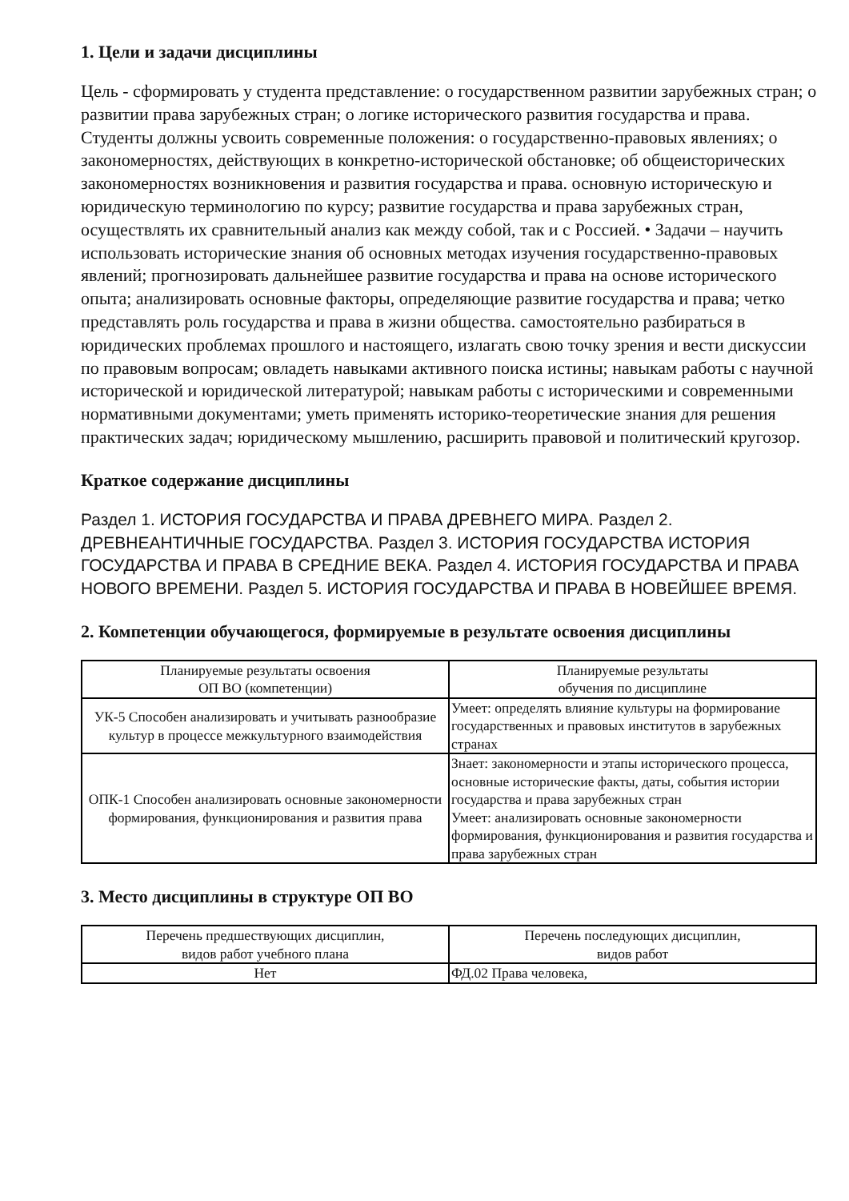1. Цели и задачи дисциплины
Цель - сформировать у студента представление: о государственном развитии зарубежных стран; о развитии права зарубежных стран; о логике исторического развития государства и права. Студенты должны усвоить современные положения: о государственно-правовых явлениях; о закономерностях, действующих в конкретно-исторической обстановке; об общеисторических закономерностях возникновения и развития государства и права. основную историческую и юридическую терминологию по курсу; развитие государства и права зарубежных стран, осуществлять их сравнительный анализ как между собой, так и с Россией. • Задачи – научить использовать исторические знания об основных методах изучения государственно-правовых явлений; прогнозировать дальнейшее развитие государства и права на основе исторического опыта; анализировать основные факторы, определяющие развитие государства и права; четко представлять роль государства и права в жизни общества. самостоятельно разбираться в юридических проблемах прошлого и настоящего, излагать свою точку зрения и вести дискуссии по правовым вопросам; овладеть навыками активного поиска истины; навыкам работы с научной исторической и юридической литературой; навыкам работы с историческими и современными нормативными документами; уметь применять историко-теоретические знания для решения практических задач; юридическому мышлению, расширить правовой и политический кругозор.
Краткое содержание дисциплины
Раздел 1. ИСТОРИЯ ГОСУДАРСТВА И ПРАВА ДРЕВНЕГО МИРА. Раздел 2. ДРЕВНЕАНТИЧНЫЕ ГОСУДАРСТВА. Раздел 3. ИСТОРИЯ ГОСУДАРСТВА ИСТОРИЯ ГОСУДАРСТВА И ПРАВА В СРЕДНИЕ ВЕКА. Раздел 4. ИСТОРИЯ ГОСУДАРСТВА И ПРАВА НОВОГО ВРЕМЕНИ. Раздел 5. ИСТОРИЯ ГОСУДАРСТВА И ПРАВА В НОВЕЙШЕЕ ВРЕМЯ.
2. Компетенции обучающегося, формируемые в результате освоения дисциплины
| Планируемые результаты освоения ОП ВО (компетенции) | Планируемые результаты обучения по дисциплине |
| --- | --- |
| УК-5 Способен анализировать и учитывать разнообразие культур в процессе межкультурного взаимодействия | Умеет: определять влияние культуры на формирование государственных и правовых институтов в зарубежных странах |
| ОПК-1 Способен анализировать основные закономерности формирования, функционирования и развития права | Знает: закономерности и этапы исторического процесса, основные исторические факты, даты, события истории государства и права зарубежных стран Умеет: анализировать основные закономерности формирования, функционирования и развития государства и права зарубежных стран |
3. Место дисциплины в структуре ОП ВО
| Перечень предшествующих дисциплин, видов работ учебного плана | Перечень последующих дисциплин, видов работ |
| --- | --- |
| Нет | ФД.02 Права человека, |